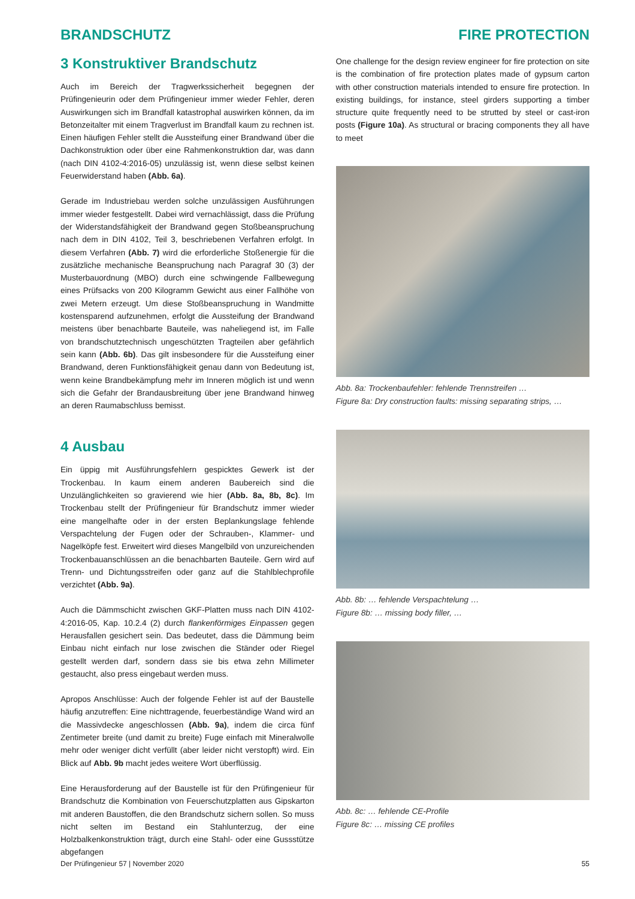BRANDSCHUTZ FIRE PROTECTION
3 Konstruktiver Brandschutz
Auch im Bereich der Tragwerkssicherheit begegnen der Prüfingenieurin oder dem Prüfingenieur immer wieder Fehler, deren Auswirkungen sich im Brandfall katastrophal auswirken können, da im Betonzeitalter mit einem Tragverlust im Brandfall kaum zu rechnen ist. Einen häufigen Fehler stellt die Aussteifung einer Brandwand über die Dachkonstruktion oder über eine Rahmenkonstruktion dar, was dann (nach DIN 4102-4:2016-05) unzulässig ist, wenn diese selbst keinen Feuerwiderstand haben (Abb. 6a).
Gerade im Industriebau werden solche unzulässigen Ausführungen immer wieder festgestellt. Dabei wird vernachlässigt, dass die Prüfung der Widerstandsfähigkeit der Brandwand gegen Stoßbeanspruchung nach dem in DIN 4102, Teil 3, beschriebenen Verfahren erfolgt. In diesem Verfahren (Abb. 7) wird die erforderliche Stoßenergie für die zusätzliche mechanische Beanspruchung nach Paragraf 30 (3) der Musterbauordnung (MBO) durch eine schwingende Fallbewegung eines Prüfsacks von 200 Kilogramm Gewicht aus einer Fallhöhe von zwei Metern erzeugt. Um diese Stoßbeanspruchung in Wandmitte kostensparend aufzunehmen, erfolgt die Aussteifung der Brandwand meistens über benachbarte Bauteile, was naheliegend ist, im Falle von brandschutztechnisch ungeschützten Tragteilen aber gefährlich sein kann (Abb. 6b). Das gilt insbesondere für die Aussteifung einer Brandwand, deren Funktionsfähigkeit genau dann von Bedeutung ist, wenn keine Brandbekämpfung mehr im Inneren möglich ist und wenn sich die Gefahr der Brandausbreitung über jene Brandwand hinweg an deren Raumabschluss bemisst.
4 Ausbau
Ein üppig mit Ausführungsfehlern gespicktes Gewerk ist der Trockenbau. In kaum einem anderen Baubereich sind die Unzulänglichkeiten so gravierend wie hier (Abb. 8a, 8b, 8c). Im Trockenbau stellt der Prüfingenieur für Brandschutz immer wieder eine mangelhafte oder in der ersten Beplankungslage fehlende Verspachtelung der Fugen oder der Schrauben-, Klammer- und Nagelköpfe fest. Erweitert wird dieses Mangelbild von unzureichenden Trockenbauanschlüssen an die benachbarten Bauteile. Gern wird auf Trenn- und Dichtungsstreifen oder ganz auf die Stahlblechprofile verzichtet (Abb. 9a).
Auch die Dämmschicht zwischen GKF-Platten muss nach DIN 4102-4:2016-05, Kap. 10.2.4 (2) durch flankenförmiges Einpassen gegen Herausfallen gesichert sein. Das bedeutet, dass die Dämmung beim Einbau nicht einfach nur lose zwischen die Ständer oder Riegel gestellt werden darf, sondern dass sie bis etwa zehn Millimeter gestaucht, also press eingebaut werden muss.
Apropos Anschlüsse: Auch der folgende Fehler ist auf der Baustelle häufig anzutreffen: Eine nichttragende, feuerbeständige Wand wird an die Massivdecke angeschlossen (Abb. 9a), indem die circa fünf Zentimeter breite (und damit zu breite) Fuge einfach mit Mineralwolle mehr oder weniger dicht verfüllt (aber leider nicht verstopft) wird. Ein Blick auf Abb. 9b macht jedes weitere Wort überflüssig.
Eine Herausforderung auf der Baustelle ist für den Prüfingenieur für Brandschutz die Kombination von Feuerschutzplatten aus Gipskarton mit anderen Baustoffen, die den Brandschutz sichern sollen. So muss nicht selten im Bestand ein Stahlunterzug, der eine Holzbalkenkonstruktion trägt, durch eine Stahl- oder eine Gussstütze abgefangen
One challenge for the design review engineer for fire protection on site is the combination of fire protection plates made of gypsum carton with other construction materials intended to ensure fire protection. In existing buildings, for instance, steel girders supporting a timber structure quite frequently need to be strutted by steel or cast-iron posts (Figure 10a). As structural or bracing components they all have to meet
Abb. 8a: Trockenbaufehler: fehlende Trennstreifen …
Figure 8a: Dry construction faults: missing separating strips, …
Abb. 8b: … fehlende Verspachtelung …
Figure 8b: … missing body filler, …
Abb. 8c: … fehlende CE-Profile
Figure 8c: … missing CE profiles
Der Prüfingenieur 57 | November 2020 55